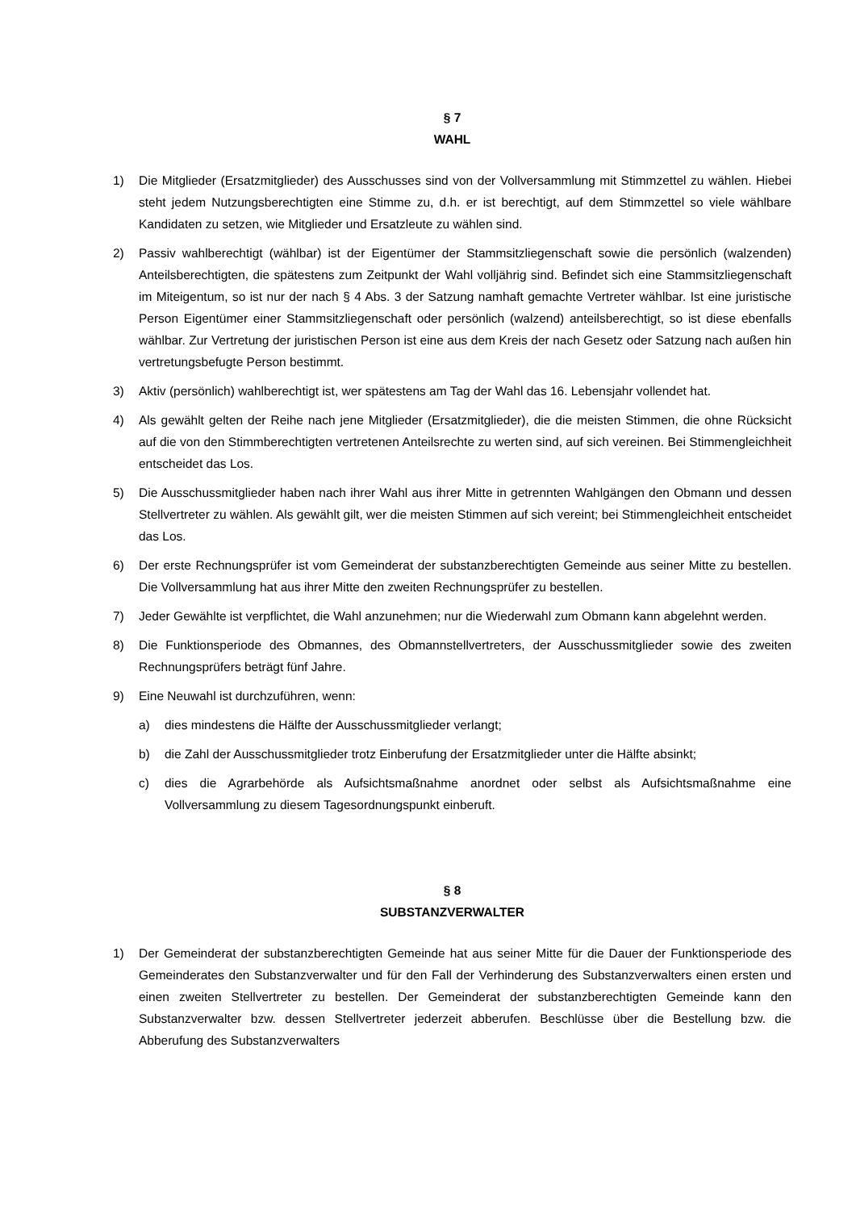§ 7
WAHL
1) Die Mitglieder (Ersatzmitglieder) des Ausschusses sind von der Vollversammlung mit Stimmzettel zu wählen. Hiebei steht jedem Nutzungsberechtigten eine Stimme zu, d.h. er ist berechtigt, auf dem Stimmzettel so viele wählbare Kandidaten zu setzen, wie Mitglieder und Ersatzleute zu wählen sind.
2) Passiv wahlberechtigt (wählbar) ist der Eigentümer der Stammsitzliegenschaft sowie die persönlich (walzenden) Anteilsberechtigten, die spätestens zum Zeitpunkt der Wahl volljährig sind. Befindet sich eine Stammsitzliegenschaft im Miteigentum, so ist nur der nach § 4 Abs. 3 der Satzung namhaft gemachte Vertreter wählbar. Ist eine juristische Person Eigentümer einer Stammsitzliegenschaft oder persönlich (walzend) anteilsberechtigt, so ist diese ebenfalls wählbar. Zur Vertretung der juristischen Person ist eine aus dem Kreis der nach Gesetz oder Satzung nach außen hin vertretungsbefugte Person bestimmt.
3) Aktiv (persönlich) wahlberechtigt ist, wer spätestens am Tag der Wahl das 16. Lebensjahr vollendet hat.
4) Als gewählt gelten der Reihe nach jene Mitglieder (Ersatzmitglieder), die die meisten Stimmen, die ohne Rücksicht auf die von den Stimmberechtigten vertretenen Anteilsrechte zu werten sind, auf sich vereinen. Bei Stimmengleichheit entscheidet das Los.
5) Die Ausschussmitglieder haben nach ihrer Wahl aus ihrer Mitte in getrennten Wahlgängen den Obmann und dessen Stellvertreter zu wählen. Als gewählt gilt, wer die meisten Stimmen auf sich vereint; bei Stimmengleichheit entscheidet das Los.
6) Der erste Rechnungsprüfer ist vom Gemeinderat der substanzberechtigten Gemeinde aus seiner Mitte zu bestellen. Die Vollversammlung hat aus ihrer Mitte den zweiten Rechnungsprüfer zu bestellen.
7) Jeder Gewählte ist verpflichtet, die Wahl anzunehmen; nur die Wiederwahl zum Obmann kann abgelehnt werden.
8) Die Funktionsperiode des Obmannes, des Obmannstellvertreters, der Ausschussmitglieder sowie des zweiten Rechnungsprüfers beträgt fünf Jahre.
9) Eine Neuwahl ist durchzuführen, wenn:
a) dies mindestens die Hälfte der Ausschussmitglieder verlangt;
b) die Zahl der Ausschussmitglieder trotz Einberufung der Ersatzmitglieder unter die Hälfte absinkt;
c) dies die Agrarbehörde als Aufsichtsmaßnahme anordnet oder selbst als Aufsichtsmaßnahme eine Vollversammlung zu diesem Tagesordnungspunkt einberuft.
§ 8
SUBSTANZVERWALTER
1) Der Gemeinderat der substanzberechtigten Gemeinde hat aus seiner Mitte für die Dauer der Funktionsperiode des Gemeinderates den Substanzverwalter und für den Fall der Verhinderung des Substanzverwalters einen ersten und einen zweiten Stellvertreter zu bestellen. Der Gemeinderat der substanzberechtigten Gemeinde kann den Substanzverwalter bzw. dessen Stellvertreter jederzeit abberufen. Beschlüsse über die Bestellung bzw. die Abberufung des Substanzverwalters